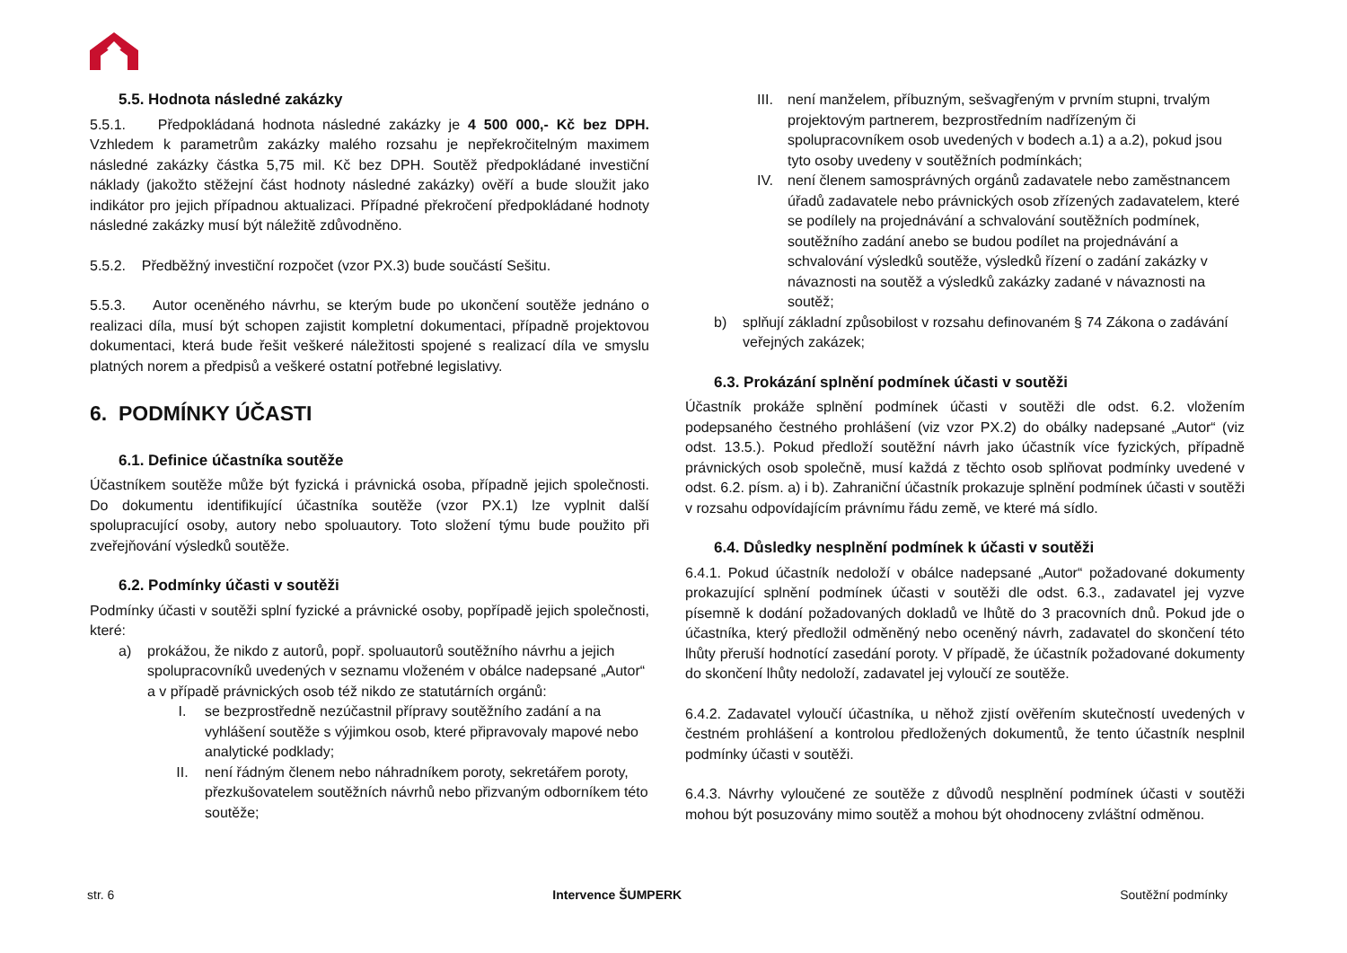5.5. Hodnota následné zakázky
5.5.1. Předpokládaná hodnota následné zakázky je 4 500 000,- Kč bez DPH. Vzhledem k parametrům zakázky malého rozsahu je nepřekročitelným maximem následné zakázky částka 5,75 mil. Kč bez DPH. Soutěž předpokládané investiční náklady (jakožto stěžejní část hodnoty následné zakázky) ověří a bude sloužit jako indikátor pro jejich případnou aktualizaci. Případné překročení předpokládané hodnoty následné zakázky musí být náležitě zdůvodněno.
5.5.2. Předběžný investiční rozpočet (vzor PX.3) bude součástí Sešitu.
5.5.3. Autor oceněného návrhu, se kterým bude po ukončení soutěže jednáno o realizaci díla, musí být schopen zajistit kompletní dokumentaci, případně projektovou dokumentaci, která bude řešit veškeré náležitosti spojené s realizací díla ve smyslu platných norem a předpisů a veškeré ostatní potřebné legislativy.
6. PODMÍNKY ÚČASTI
6.1. Definice účastníka soutěže
Účastníkem soutěže může být fyzická i právnická osoba, případně jejich společnosti. Do dokumentu identifikující účastníka soutěže (vzor PX.1) lze vyplnit další spolupracující osoby, autory nebo spoluautory. Toto složení týmu bude použito při zveřejňování výsledků soutěže.
6.2. Podmínky účasti v soutěži
Podmínky účasti v soutěži splní fyzické a právnické osoby, popřípadě jejich společnosti, které:
a) prokážou, že nikdo z autorů, popř. spoluautorů soutěžního návrhu a jejich spolupracovníků uvedených v seznamu vloženém v obálce nadepsané „Autor“ a v případě právnických osob též nikdo ze statutárních orgánů:
I. se bezprostředně nezúčastnil přípravy soutěžního zadání a na vyhlášení soutěže s výjimkou osob, které připravovaly mapové nebo analytické podklady;
II. není řádným členem nebo náhradníkem poroty, sekretářem poroty, přezkušovatelem soutěžních návrhů nebo přizvaným odborníkem této soutěže;
III. není manželem, příbuzným, sešvagřeným v prvním stupni, trvalým projektovým partnerem, bezprostředním nadřízeným či spolupracovníkem osob uvedených v bodech a.1) a a.2), pokud jsou tyto osoby uvedeny v soutěžních podmínkách;
IV. není členem samosprávných orgánů zadavatele nebo zaměstnancem úřadů zadavatele nebo právnických osob zřízených zadavatelem, které se podílely na projednávání a schvalování soutěžních podmínek, soutěžního zadání anebo se budou podílet na projednávání a schvalování výsledků soutěže, výsledků řízení o zadání zakázky v návaznosti na soutěž a výsledků zakázky zadané v návaznosti na soutěž;
b) splňují základní způsobilost v rozsahu definovaném § 74 Zákona o zadávání veřejných zakázek;
6.3. Prokázání splnění podmínek účasti v soutěži
Účastník prokáže splnění podmínek účasti v soutěži dle odst. 6.2. vložením podepsaného čestného prohlášení (viz vzor PX.2) do obálky nadepsané „Autor“ (viz odst. 13.5.). Pokud předloží soutěžní návrh jako účastník více fyzických, případně právnických osob společně, musí každá z těchto osob splňovat podmínky uvedené v odst. 6.2. písm. a) i b). Zahraniční účastník prokazuje splnění podmínek účasti v soutěži v rozsahu odpovídajícím právnímu řádu země, ve které má sídlo.
6.4. Důsledky nesplnění podmínek k účasti v soutěži
6.4.1. Pokud účastník nedoloží v obálce nadepsané „Autor“ požadované dokumenty prokazující splnění podmínek účasti v soutěži dle odst. 6.3., zadavatel jej vyzve písemně k dodání požadovaných dokladů ve lhůtě do 3 pracovních dnů. Pokud jde o účastníka, který předložil odměněný nebo oceněný návrh, zadavatel do skončení této lhůty přeruší hodnotící zasedání poroty. V případě, že účastník požadované dokumenty do skončení lhůty nedoloží, zadavatel jej vyloučí ze soutěže.
6.4.2. Zadavatel vyloučí účastníka, u něhož zjistí ověřením skutečností uvedených v čestném prohlášení a kontrolou předložených dokumentů, že tento účastník nesplnil podmínky účasti v soutěži.
6.4.3. Návrhy vyloučené ze soutěže z důvodů nesplnění podmínek účasti v soutěži mohou být posuzovány mimo soutěž a mohou být ohodnoceny zvláštní odměnou.
str. 6 Intervence ŠUMPERK Soutěžní podmínky